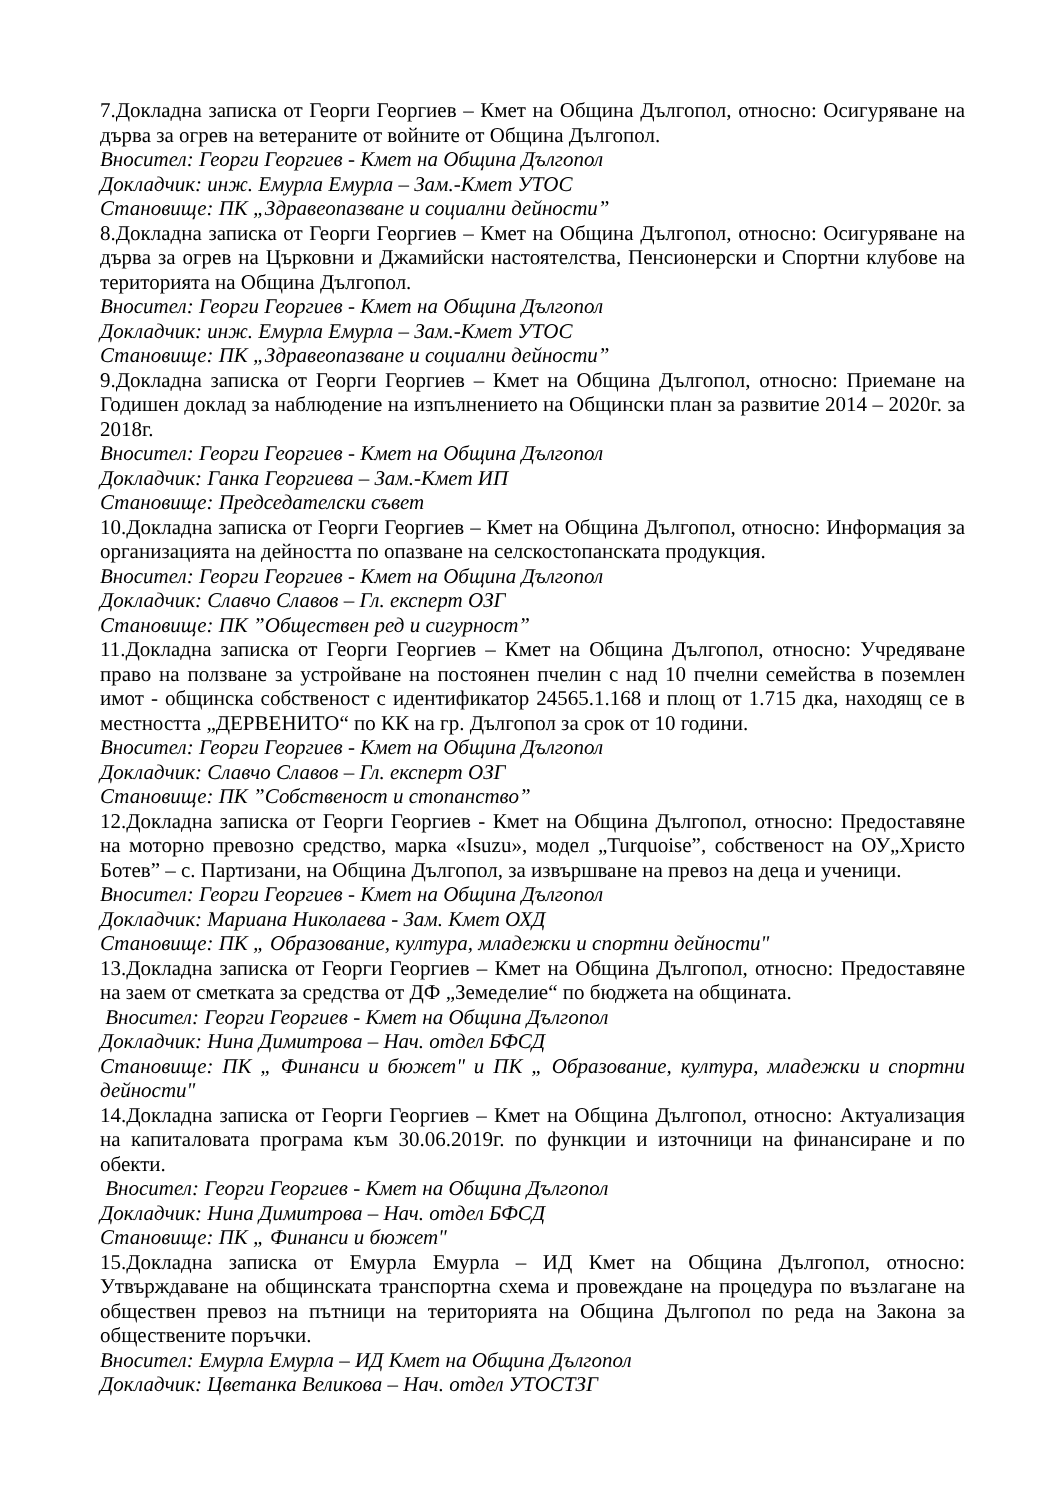7.Докладна записка от Георги Георгиев – Кмет на Община Дългопол, относно: Осигуряване на дърва за огрев на ветераните от войните от Община Дългопол.
Вносител: Георги Георгиев - Кмет на Община Дългопол
Докладчик: инж. Емурла Емурла – Зам.-Кмет УТОС
Становище: ПК „Здравеопазване и социални дейности”
8.Докладна записка от Георги Георгиев – Кмет на Община Дългопол, относно: Осигуряване на дърва за огрев на Църковни и Джамийски настоятелства, Пенсионерски и Спортни клубове на територията на Община Дългопол.
Вносител: Георги Георгиев - Кмет на Община Дългопол
Докладчик: инж. Емурла Емурла – Зам.-Кмет УТОС
Становище: ПК „Здравеопазване и социални дейности”
9.Докладна записка от Георги Георгиев – Кмет на Община Дългопол, относно: Приемане на Годишен доклад за наблюдение на изпълнението на Общински план за развитие 2014 – 2020г. за 2018г.
Вносител: Георги Георгиев - Кмет на Община Дългопол
Докладчик: Ганка Георгиева – Зам.-Кмет ИП
Становище: Председателски съвет
10.Докладна записка от Георги Георгиев – Кмет на Община Дългопол, относно: Информация за организацията на дейността по опазване на селскостопанската продукция.
Вносител: Георги Георгиев - Кмет на Община Дългопол
Докладчик: Славчо Славов – Гл. експерт ОЗГ
Становище: ПК ”Обществен ред и сигурност”
11.Докладна записка от Георги Георгиев – Кмет на Община Дългопол, относно: Учредяване право на ползване за устройване на постоянен пчелин с над 10 пчелни семейства в поземлен имот - общинска собственост с идентификатор 24565.1.168 и площ от 1.715 дка, находящ се в местността „ДЕРВЕНИТО“ по КК на гр. Дългопол за срок от 10 години.
Вносител: Георги Георгиев - Кмет на Община Дългопол
Докладчик: Славчо Славов – Гл. експерт ОЗГ
Становище: ПК ”Собственост и стопанство”
12.Докладна записка от Георги Георгиев - Кмет на Община Дългопол, относно: Предоставяне на моторно превозно средство, марка «Isuzu», модел „Turquoise”, собственост на ОУ„Христо Ботев” – с. Партизани, на Община Дългопол, за извършване на превоз на деца и ученици.
Вносител: Георги Георгиев - Кмет на Община Дългопол
Докладчик: Мариана Николаева - Зам. Кмет ОХД
Становище: ПК „ Образование, култура, младежки и спортни дейности"
13.Докладна записка от Георги Георгиев – Кмет на Община Дългопол, относно: Предоставяне на заем от сметката за средства от ДФ „Земеделие“ по бюджета на общината.
Вносител: Георги Георгиев - Кмет на Община Дългопол
Докладчик: Нина Димитрова – Нач. отдел БФСД
Становище: ПК „ Финанси и бюжет" и ПК „ Образование, култура, младежки и спортни дейности"
14.Докладна записка от Георги Георгиев – Кмет на Община Дългопол, относно: Актуализация на капиталовата програма към 30.06.2019г. по функции и източници на финансиране и по обекти.
Вносител: Георги Георгиев - Кмет на Община Дългопол
Докладчик: Нина Димитрова – Нач. отдел БФСД
Становище: ПК „ Финанси и бюжет"
15.Докладна записка от Емурла Емурла – ИД Кмет на Община Дългопол, относно: Утвърждаване на общинската транспортна схема и провеждане на процедура по възлагане на обществен превоз на пътници на територията на Община Дългопол по реда на Закона за обществените поръчки.
Вносител: Емурла Емурла – ИД Кмет на Община Дългопол
Докладчик: Цветанка Великова – Нач. отдел УТОСТЗГ